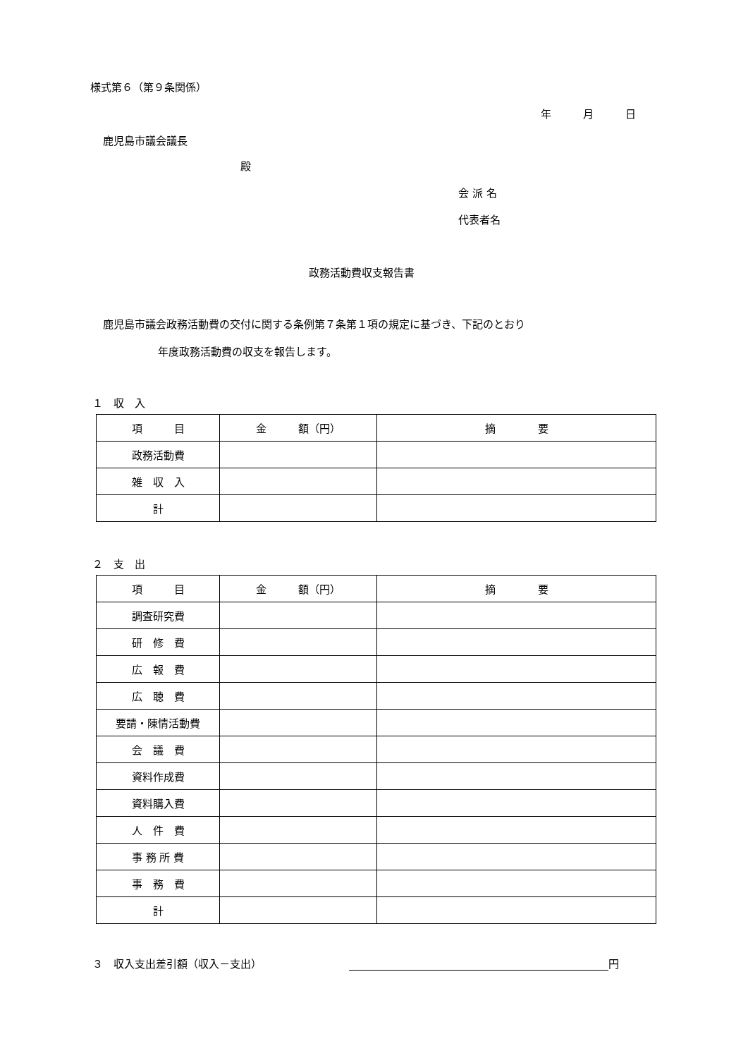様式第６（第９条関係）
年　　　月　　　日
鹿児島市議会議長
殿
会 派 名
代表者名
政務活動費収支報告書
鹿児島市議会政務活動費の交付に関する条例第７条第１項の規定に基づき、下記のとおり
年度政務活動費の収支を報告します。
１　収　入
| 項 目 | 金 額（円） | 摘 要 |
| 政務活動費 | | |
| 雑 収 入 | | |
| 計 | | |
２　支　出
| 項 目 | 金 額（円） | 摘 要 |
| 調査研究費 | | |
| 研 修 費 | | |
| 広 報 費 | | |
| 広 聴 費 | | |
| 要請・陳情活動費 | | |
| 会 議 費 | | |
| 資料作成費 | | |
| 資料購入費 | | |
| 人 件 費 | | |
| 事 務 所 費 | | |
| 事 務 費 | | |
| 計 | | |
３　収入支出差引額（収入－支出） 円